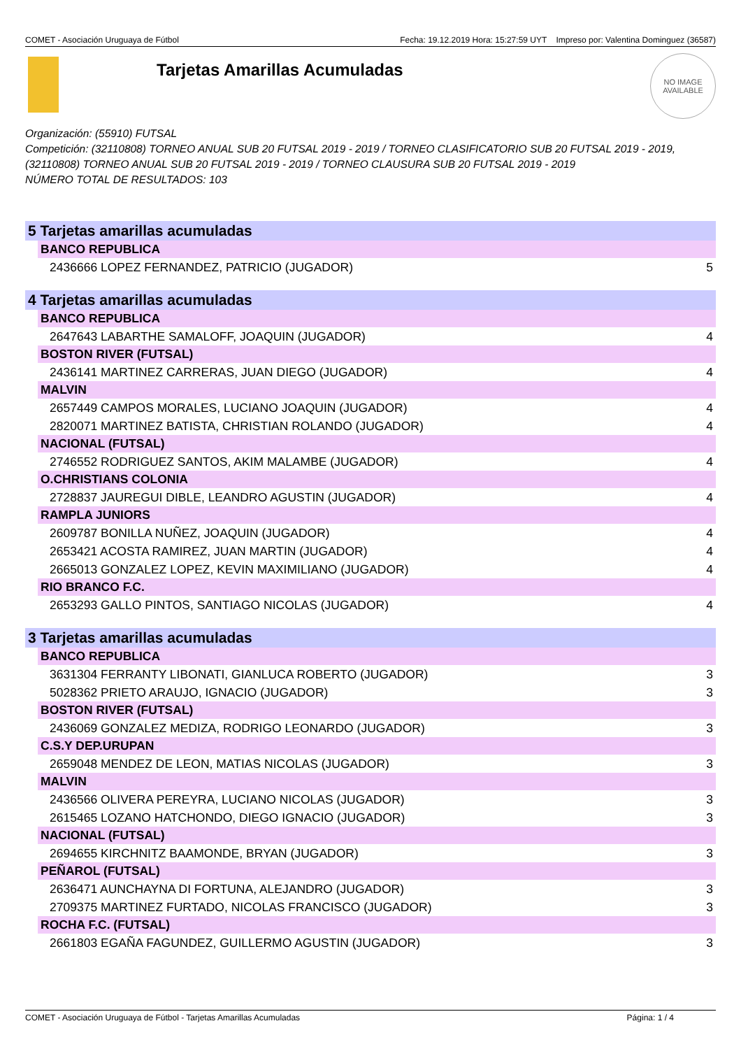COMET - Asociación Uruguaya de Fútbol Fecha: 19.12.2019 Hora: 15:27:59 UYT Impreso por: Valentina Dominguez (36587)
Tarjetas Amarillas Acumuladas
NO IMAGE
AVAILABLE
Organización: (55910) FUTSAL
Competición: (32110808) TORNEO ANUAL SUB 20 FUTSAL 2019 - 2019 / TORNEO CLASIFICATORIO SUB 20 FUTSAL 2019 - 2019, (32110808) TORNEO ANUAL SUB 20 FUTSAL 2019 - 2019 / TORNEO CLAUSURA SUB 20 FUTSAL 2019 - 2019
NÚMERO TOTAL DE RESULTADOS: 103
| 5 Tarjetas amarillas acumuladas | |
| --- | --- |
| BANCO REPUBLICA | |
| 2436666 LOPEZ FERNANDEZ, PATRICIO (JUGADOR) | 5 |
| 4 Tarjetas amarillas acumuladas | |
| BANCO REPUBLICA | |
| 2647643 LABARTHE SAMALOFF, JOAQUIN (JUGADOR) | 4 |
| BOSTON RIVER (FUTSAL) | |
| 2436141 MARTINEZ CARRERAS, JUAN DIEGO (JUGADOR) | 4 |
| MALVIN | |
| 2657449 CAMPOS MORALES, LUCIANO JOAQUIN (JUGADOR) | 4 |
| 2820071 MARTINEZ BATISTA, CHRISTIAN ROLANDO (JUGADOR) | 4 |
| NACIONAL (FUTSAL) | |
| 2746552 RODRIGUEZ SANTOS, AKIM MALAMBE (JUGADOR) | 4 |
| O.CHRISTIANS COLONIA | |
| 2728837 JAUREGUI DIBLE, LEANDRO AGUSTIN (JUGADOR) | 4 |
| RAMPLA JUNIORS | |
| 2609787 BONILLA NUÑEZ, JOAQUIN (JUGADOR) | 4 |
| 2653421 ACOSTA RAMIREZ, JUAN MARTIN (JUGADOR) | 4 |
| 2665013 GONZALEZ LOPEZ, KEVIN MAXIMILIANO (JUGADOR) | 4 |
| RIO BRANCO F.C. | |
| 2653293 GALLO PINTOS, SANTIAGO NICOLAS (JUGADOR) | 4 |
| 3 Tarjetas amarillas acumuladas | |
| BANCO REPUBLICA | |
| 3631304 FERRANTY LIBONATI, GIANLUCA ROBERTO (JUGADOR) | 3 |
| 5028362 PRIETO ARAUJO, IGNACIO (JUGADOR) | 3 |
| BOSTON RIVER (FUTSAL) | |
| 2436069 GONZALEZ MEDIZA, RODRIGO LEONARDO (JUGADOR) | 3 |
| C.S.Y DEP.URUPAN | |
| 2659048 MENDEZ DE LEON, MATIAS NICOLAS (JUGADOR) | 3 |
| MALVIN | |
| 2436566 OLIVERA PEREYRA, LUCIANO NICOLAS (JUGADOR) | 3 |
| 2615465 LOZANO HATCHONDO, DIEGO IGNACIO (JUGADOR) | 3 |
| NACIONAL (FUTSAL) | |
| 2694655 KIRCHNITZ BAAMONDE, BRYAN (JUGADOR) | 3 |
| PEÑAROL (FUTSAL) | |
| 2636471 AUNCHAYNA DI FORTUNA, ALEJANDRO (JUGADOR) | 3 |
| 2709375 MARTINEZ FURTADO, NICOLAS FRANCISCO (JUGADOR) | 3 |
| ROCHA F.C. (FUTSAL) | |
| 2661803 EGAÑA FAGUNDEZ, GUILLERMO AGUSTIN (JUGADOR) | 3 |
COMET - Asociación Uruguaya de Fútbol - Tarjetas Amarillas Acumuladas Página: 1 / 4